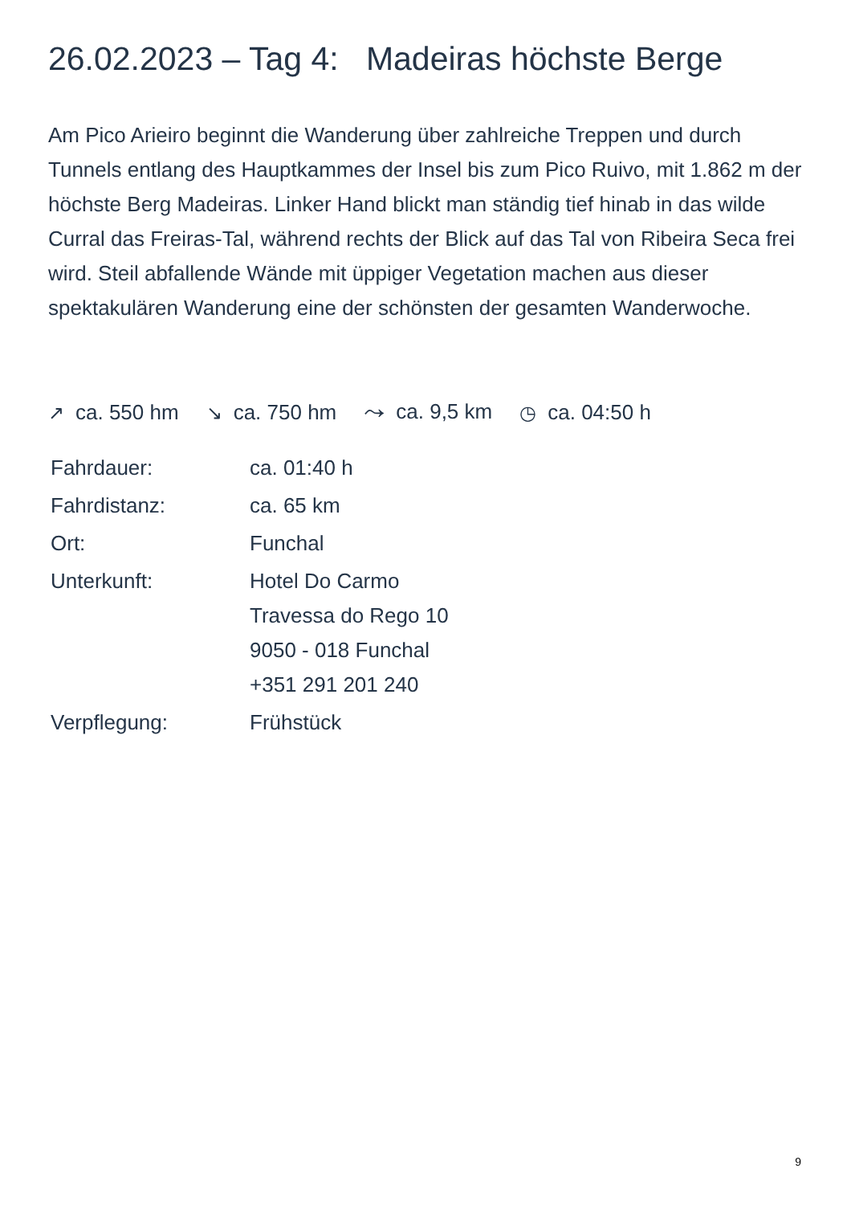26.02.2023 – Tag 4: Madeiras höchste Berge
Am Pico Arieiro beginnt die Wanderung über zahlreiche Treppen und durch Tunnels entlang des Hauptkammes der Insel bis zum Pico Ruivo, mit 1.862 m der höchste Berg Madeiras. Linker Hand blickt man ständig tief hinab in das wilde Curral das Freiras-Tal, während rechts der Blick auf das Tal von Ribeira Seca frei wird. Steil abfallende Wände mit üppiger Vegetation machen aus dieser spektakulären Wanderung eine der schönsten der gesamten Wanderwoche.
↗ ca. 550 hm ↘ ca. 750 hm ⤳ ca. 9,5 km ◷ ca. 04:50 h
| Fahrdauer: | ca. 01:40 h |
| Fahrdistanz: | ca. 65 km |
| Ort: | Funchal |
| Unterkunft: | Hotel Do Carmo Travessa do Rego 10 9050 - 018 Funchal +351 291 201 240 |
| Verpflegung: | Frühstück |
9